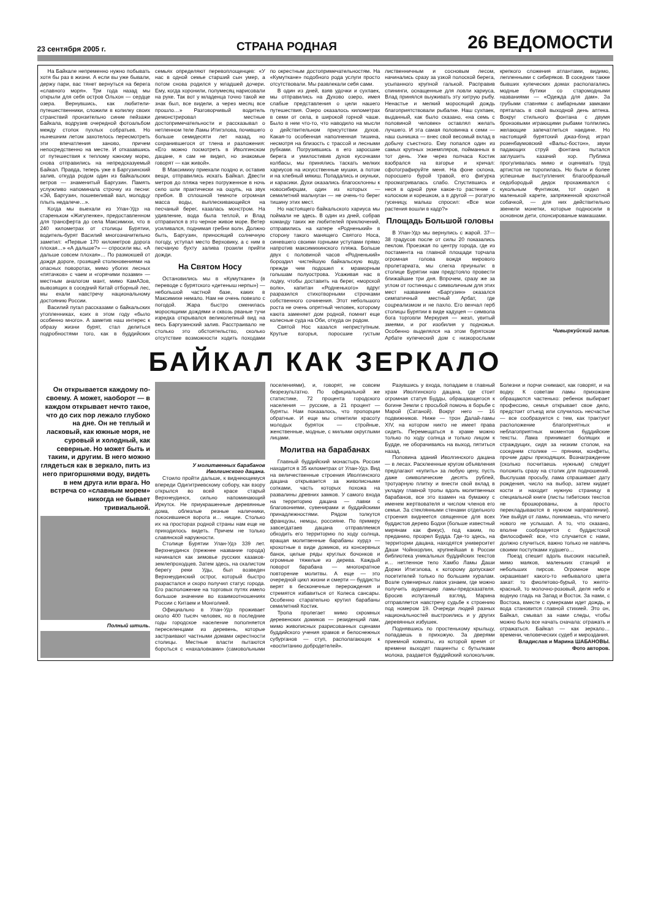23 сентября 2005 г. СТРАНА РОДНАЯ 26 ВЕДОМОСТИ
На Байкале непременно нужно побывать хотя бы раз в жизни. А если вы уже бывали, держу пари, вас тянет вернуться на берега «славного моря». Три года назад мы открыли для себя остров Ольхон — сердце озера. Вернувшись, как любители-путешественники, сложили в копилку своих странствий пронзительно синие пейзажи Байкала, водрузив очередной фотоальбом между стопок пухлых собратьев. Но нынешним летом захотелось пересмотреть эти впечатления заново, причем непосредственно на месте. И отказавшись от путешествия к теплому южному морю, снова отправились на непредсказуемый Байкал. Правда, теперь уже в Баргузинский залив, откуда родом один из байкальских ветров — знаменитый Баргузин. Память услужливо напоминала строчку из песни: «Эй, Баргузин, пошевеливай вал, молодцу плыть недалече…».
Когда мы выехали из Улан-Удэ на старень­ком «Жигуленке», предоставленном для трансферта до села Максимихи, что в 240 километрах от столицы Бурятии, водитель-бурят Василий многозначительно заметил: «Первые 170 километров дорога плохая…» «А дальше?» — спросили мы. «А дальше совсем плохая»… По размокшей от дождя дороге, грозящей столкновениями на опасных поворотах, мимо убогих лесных «пятачков» с чаем и «горячими позами» — местным аналогом мант, мимо КамАЗов, вывозящих в соседний Китай отборный лес, мы ехали навстречу национальному достоянию России.
Василий пугал рассказами о байкальских утопленниках, коих в этом году «было особенно много». А заметив наш интерес к образу жизни бурят, стал делиться подробностями того, как в буддийских семьях определяют перевоплощенцев: «У нас в одной семье старший сын умер, а потом снова родился у младшей дочери. Ему, когда хоронили, полумесяц нарисовали на руке. Так вот у младенца точно такой же знак был, все видели, а через месяц все прошло…» Разговорчивый водитель демонстрировал местные достопримечательности и рассказывал о нетленном теле Ламы Итигэлова, почившего больше семидесяти лет назад, но сохранившегося от тлена и разложения: «Его можно посмотреть в Иволгинском дацане, я сам не видел, но знакомые говорят — как живой».
В Максимиху приехали поздно и, оставив вещи, отправились искать Байкал. Двести метров до пляжа через погруженное в ночь село шли практически на ощупь, на звук прибоя. В сплошной темноте огромная масса воды, выплескивающейся на песчаный берег, казалась монстром. На удивление, вода была теплой, и Влад отправился в это черное живое море. Ветер усиливался, поднимая гребни волн. Должно быть, Баргузин, приносящий солнечную погоду, уступал место Верховику, а с ним в песчаную бухту залива грозили прийти дожди.
На Святом Носу
Остановились мы в «Кумуткане» (в переводе с бурятского «детеныш нерпы») — небольшой частной базе, каких в Максимихе немало. Нам не очень повезло с погодой. Жара быстро сменилась моросящими дождями и сквозь рваные тучи изредка открывался великолепный вид на весь Баргузинский залив. Расстраивало не столько это обстоятельство, сколько отсутствие возможности ходить походами по окрестным достопримечательностям. На «Кумуткане» подобного рода услуги просто отсутствовали. Мы развлекали себя сами.
В один из дней, взяв удочки и сухпаек, мы отправились на Духово озеро, имея слабые представления о цели нашего путешествия. Озеро оказалось километрах в семи от села, в широкой горной чаше. Было в нем что-то, что наводило на мысли о действительном присутствии духов. Какая-то особенная наполненная тишина, несмотря на близость с трассой и лесными рубками. Погрузившись в его заросшие берега и умилостивив духов кусочками колбасы, мы принялись таскать мелких хариусов на искусственные мушки, а потом и на хлебный мякиш. Попадались и окуньки, и карасики. Духи оказались благосклонны к новосибирцам, один из которых — семилетний мальчуган — не очень-то берег тишину этих мест.
Но настоящего байкальского хариуса мы поймали не здесь. В один из дней, собрав команду таких же любителей приключений, отправились на катере «Родненький» в сторону такого манящего Святого Носа, синевшего своими горными уступами прямо напротив максимихинского пляжа. Больше двух с половиной часов «Родненький» бороздил чистейшую байкальскую воду, прежде чем подошел к мраморным голышам полуострова. Усаживая нас в лодку, чтобы доставить на берег, «морской волк», капитан «Родненького» вдруг разразился стихотворными строчками собственного сочинения. Этот небольшого роста не очень опрятный человек, которому каюта заменяет дом родной, помнит еще колесные суда на Оби, откуда он родом.
Святой Нос казался неприступным. Крутые взгорья, поросшие густым лиственничным и сосновым лесом, начинались сразу за узкой полоской берега, усыпанного крупной галькой. Расправив спининги, оснащенные для ловли хариуса, Влад принялся выуживать эту хитрую рыбу. Ненастье и мелкий моросящий дождь благоприятствовали рыбалке. Наш сухпаек, выданный, как было сказано, «на семь с половиной человек» оставлял желать лучшего. И эта самая половинка к семи — наш сынишка — внес свой весомый вклад в добычу съестного. Ему попался один из самых крупных экземпляров, пойманных в тот день. Уже через полчаса Костик взобрался на взгорье и кричал: сфотографируйте меня. На фоне склона, поросшего бурой травой, его фигурка просматривалась слабо. Спустившись и неся в одной руке какое-то растение с колоском и корешком, а в другой — рогатую гусеницу, малыш спросил: «Все мои растения вошли в кадр?»
Площадь Большой головы
В Улан-Удэ мы вернулись с жарой. 37—38 градусов после от силы 20 показались пеклом. Проезжая по центру города, где из постамента на главной площади торчала огромная голова вождя мирового пролетариата, мы слегка приуныли: в столице Бурятии нам предстояло провести ближайшие три дня. Впрочем, сразу же за углом от гостиницы с символичным для этих мест названием «Баргузин» оказался симпатичный местный Арбат, где соцреализмом и не пахло. Его венчал герб столицы Бурятии в виде кадуцея — символа бога торговли Меркурия — жезл, увитый змеями, и рог изобилия у подножья. Особенно выделялся на этом бурятском Арбате купеческий дом с низкорослыми крепкого сложения атлантами, видимо, лепленными с сибиряков. В соседних также бывших купеческих домах располагались модные бутики со старомодными названиями — «Одежда для дам». За грубыми ставнями с амбарными замками пряталась в свой выходной день аптека. Вокруг стильного фонтана с двумя бронзовыми играющими рыбами толпились желающие запечатлеться наедине. Но настоящий бурятский джаз-бэнд играл розенбаумовский «Вальс-бостон», звуки падающих струй фонтана пытался заглушить казачий хор. Публика прогуливалась мимо и оценивать труд артистов не торопилась. Но были и более успешные выступления: благообразный седобородый дедок прохаживался с кукольным Фунтиком, тот сидел в маленькой карете, запряженной крохотной собачкой, — для них действительно звенели монетки, которые подносили в основном дети, спонсированые мамашами.
Чивыркуйский залив.
БАЙКАЛ КАК ЗЕРКАЛО
Он открывается каждому по-своему. А может, наоборот — в каждом открывает нечто такое, что до сих пор лежало глубоко на дне. Он не теплый и ласковый, как южные моря, не суровый и холодный, как северные. Но может быть и таким, и другим. В него можно глядеться как в зеркало, пить из него пригоршнями воду, видеть в нем друга или врага. Но встреча со «славным морем» никогда не бывает тривиальной.
Полный штиль.
У молитвенных барабанов Иволгинского дацана.
Стоило пройти дальше, к виднеющемуся впереди Одигитриевскому собору, как взору открылся во всей красе старый Верхнеудинск, сильно напоминающий Иркутск. Не приукрашенные деревянные дома, облезлые резные наличники, покосившиеся ворота и… нищие. Столько их на просторах родной страны нам еще не приходилось видеть. Причем не только славянской наружности.
Столице Бурятии Улан-Удэ 339 лет. Верхнеудинск (прежнее название города) начинался как зимовье русских казаков-землепроходцев. Затем здесь, на скалистом берегу реки Уды, был возведен Верхнеудинский острог, который быстро разрастался и скоро получил статус города. Его расположение на торговых путях имело большое значение во взаимоотношениях России с Китаем и Монголией.
Официально в Улан-Удэ проживает около 400 тысяч человек, но в последние годы городское население пополняется переселенцами из деревень, которые застраивают частными домами окрестности столицы. Местные власти пытаются бороться с «нахаловками» (самовольными поселениями), и, говорят, не совсем безрезультатно. По официальной же статистике, 72 процента городского населения — русские, а 21 процент — буряты. Нам показалось, что пропорции обратные. И еще мы отметили красоту молодых буряток — стройные, женственные, модные, с милыми округлыми лицами.
Молитва на барабанах
Главный буддийский монастырь России находится в 35 километрах от Улан-Удэ. Вид на величественные строения Иволгинского дацана открывается за живописными сопками, часть которых похожа на развалины древних замков. У самого входа на территорию дацана — лавки с благовониями, сувенирами и буддийскими принадлежностями. Рядом толкутся французы, немцы, россияне. По примеру завсегдатаев дацана отправляемся обходить его территорию по ходу солнца, вращая молитвенные барабаны хурдэ — крохотные в виде домиков, из консервных банок, целые ряды круглых бочонков и огромные тяжелые из дерева. Каждый поворот барабана — многократное повторение молитвы. А еще — это очередной цикл жизни и смерти — буддисты верят в бесконечные перерождения и стремятся избавиться от Колеса сансары. Особенно старательно крутил барабаны семилетний Костик.
Тропа пролегает мимо скромных деревенских домиков — резиденций лам, мимо живописных разрисованных сценами буддийского учения храмов и белоснежных субурганов — ступ, располагающих к «воспитанию добродетелей».
Разувшись у входа, попадаем в главный храм Иволгинского дацана, где стоит огромная статуя Будды, обращающегося к богине Земли с просьбой помочь в борьбе с Марой (Сатаной). Вокруг него — 16 подвижников. Ниже — трон Далай-ламы XIV, на котором никто не имеет права сидеть. Перемещаться в храме можно только по ходу солнца и только лицом к Будде, не оборачиваясь на выход, пятиться назад.
Половина зданий Иволгинского дацана — в лесах. Расклеенные кругом объявления предлагают «купить» за любую цену, пусть даже символические десять рублей, тротуарную плитку и внести свой вклад в укладку главной тропы вдоль молитвенных барабанов, все это взамен на бумажку с именем жертвователя и числом членов его семьи. За стеклянными стенами отдельного строения виднеется священное для всех буддистов дерево Бодхи (больше известный мирянам как фикус), под каким, по преданию, прозрел Будда. Где-то здесь, на территории дацана, находятся университет Даши Чойнхорлин, крупнейшая в России библиотека уникальных буддийских текстов и… нетленное тело Хамбо Ламы Даши Доржи Итигэлова, к которому допускают посетителей только по большим хуралам. Возле сувенирных лавок узнаем, где можно получить аудиенцию ламы-предсказателя. Бросив испуганный взгляд, Марина отправляется навстречу судьбе к строению под номером 19. Очереди людей разных национальностей выстроились и у других деревянных избушек.
Поднявшись по простенькому крыльцу, попадаешь в прихожую. За дверями приемной комнаты, из которой время от времени выходят пациенты с бутылками молока, раздается буддийский колокольчик. Болезни и порчи снимают, как говорят, и на водку. К советам ламы прихожане обращаются частенько: ребенок выбирает профессию, семья открывает свое дело, предстоит отъезд или случилось несчастье — все сообразуется с тем, как трактуют расположение благоприятных и неблагоприятных моментов буддийские тексты. Лама принимает болящих и страждущих, сидя за низким столом, на соседнем столике — пряники, конфеты, прочие дары приходящих. Вознаграждение (сколько посчитаешь нужным) следует положить сразу на столик для подношений. Выслушав просьбу, лама спрашивает дату рождения, число на выбор, затем кидает кости и находит нужную страницу в специальной книге (листы тибетских текстов не брошюрованы, а просто перекладываются в нужном направлении). Уже выйдя от ламы, понимаешь, что ничего нового не услышал. А то, что сказано, вполне сообразуется с буддистской философией: все, что случается с нами, должно случиться, важно только не навлечь своими поступками худшего…
Поезд спешит вдоль высоких насыпей, мимо маяков, маленьких станций и небольших пирсов. Огромное море окрашивает какого-то небывалого цвета закат: то фиолетово-бурый, то желто-красный, то молочно-розовый, деля небо и водную гладь на Запад и Восток. За нами, с Востока, вместе с сумерками идет дождь, и вода становится главной стихией. Это он, Байкал, смывал за нами следы, чтобы можно было все начать сначала: отражать и отражаться. Байкал — как зеркало… времени, человеческих судеб и мироздания.
Владислав и Марина ШАБАНОВЫ.
Фото авторов.